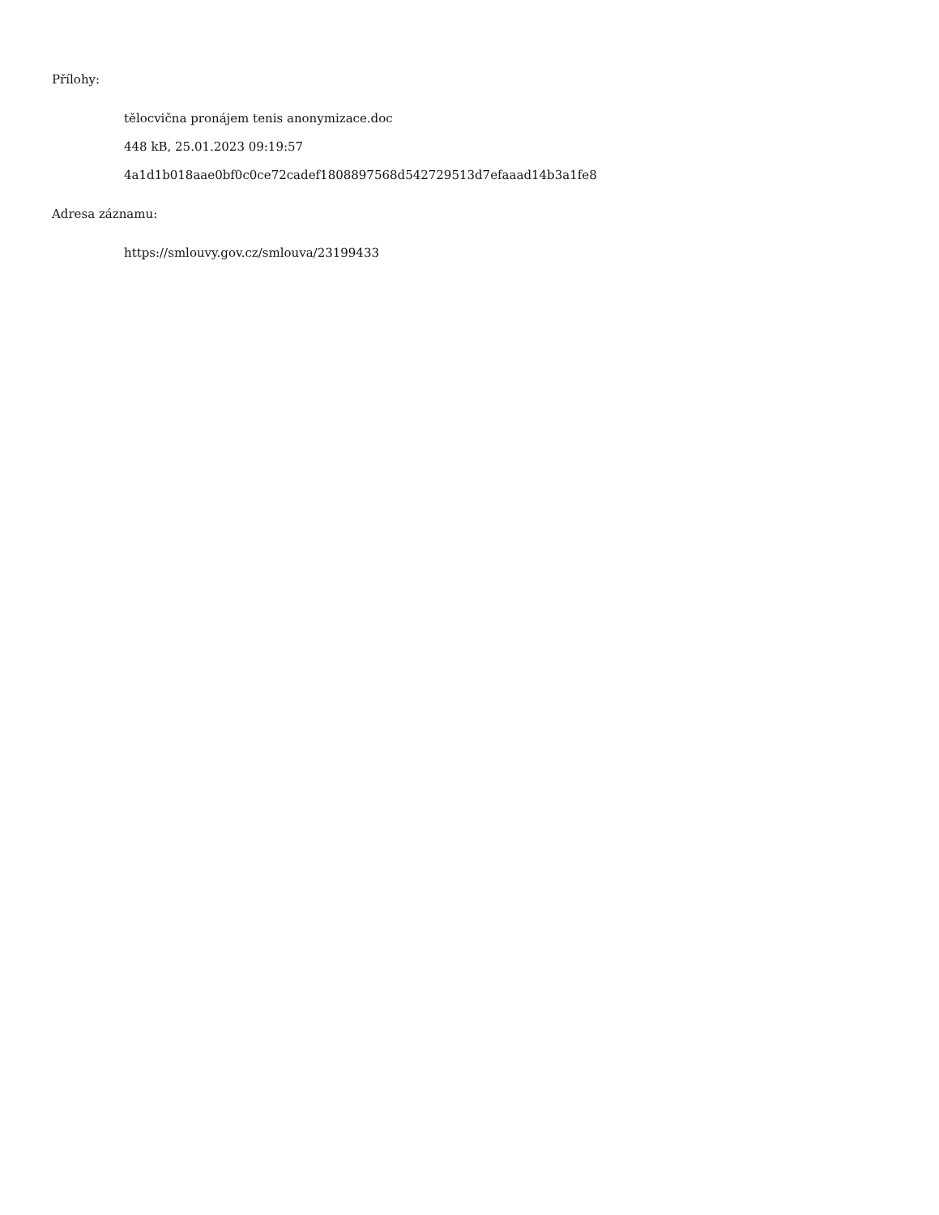Přílohy:
tělocvična pronájem tenis anonymizace.doc
448 kB, 25.01.2023 09:19:57
4a1d1b018aae0bf0c0ce72cadef1808897568d542729513d7efaaad14b3a1fe8
Adresa záznamu:
https://smlouvy.gov.cz/smlouva/23199433